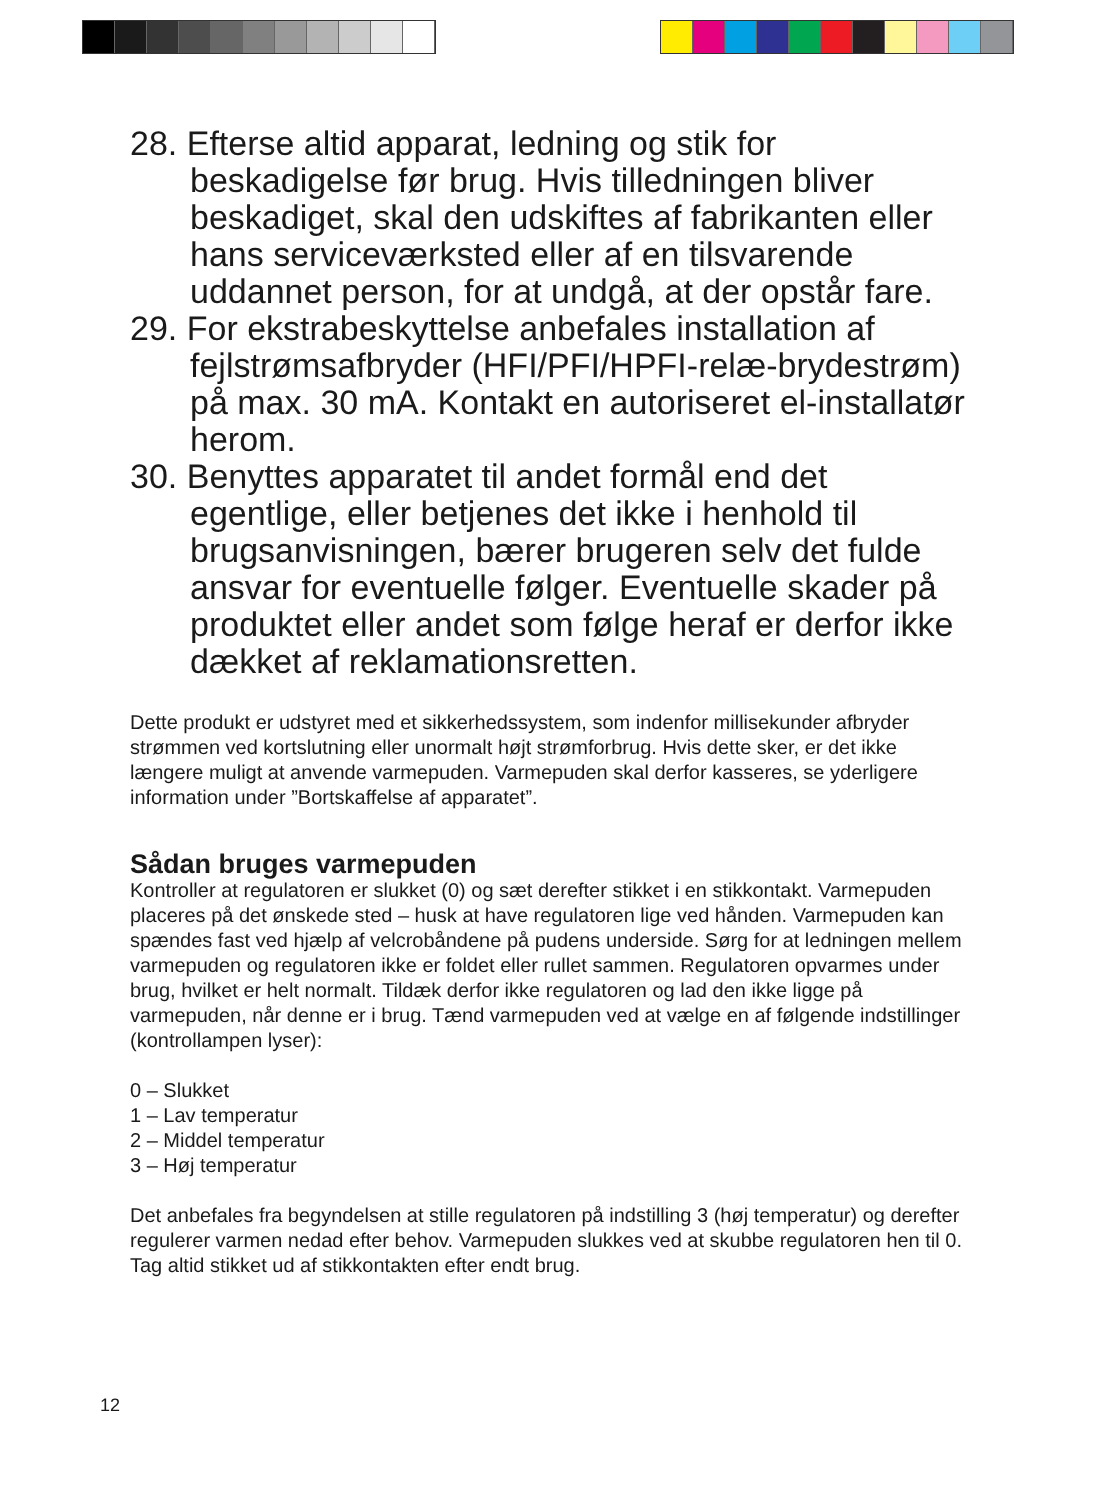28. Efterse altid apparat, ledning og stik for beskadigelse før brug. Hvis tilledningen bliver beskadiget, skal den udskiftes af fabrikanten eller hans serviceværksted eller af en tilsvarende uddannet person, for at undgå, at der opstår fare.
29. For ekstrabeskyttelse anbefales installation af fejlstrømsafbryder (HFI/PFI/HPFI-relæ-brydestrøm) på max. 30 mA. Kontakt en autoriseret el-installatør herom.
30. Benyttes apparatet til andet formål end det egentlige, eller betjenes det ikke i henhold til brugsanvisningen, bærer brugeren selv det fulde ansvar for eventuelle følger. Eventuelle skader på produktet eller andet som følge heraf er derfor ikke dækket af reklamationsretten.
Dette produkt er udstyret med et sikkerhedssystem, som indenfor millisekunder afbryder strømmen ved kortslutning eller unormalt højt strømforbrug. Hvis dette sker, er det ikke længere muligt at anvende varmepuden. Varmepuden skal derfor kasseres, se yderligere information under ”Bortskaffelse af apparatet”.
Sådan bruges varmepuden
Kontroller at regulatoren er slukket (0) og sæt derefter stikket i en stikkontakt. Varmepuden placeres på det ønskede sted – husk at have regulatoren lige ved hånden. Varmepuden kan spændes fast ved hjælp af velcrobåndene på pudens underside. Sørg for at ledningen mellem varmepuden og regulatoren ikke er foldet eller rullet sammen. Regulatoren opvarmes under brug, hvilket er helt normalt. Tildæk derfor ikke regulatoren og lad den ikke ligge på varmepuden, når denne er i brug. Tænd varmepuden ved at vælge en af følgende indstillinger (kontrollampen lyser):
0 – Slukket
1 – Lav temperatur
2 – Middel temperatur
3 – Høj temperatur
Det anbefales fra begyndelsen at stille regulatoren på indstilling 3 (høj temperatur) og derefter regulerer varmen nedad efter behov. Varmepuden slukkes ved at skubbe regulatoren hen til 0. Tag altid stikket ud af stikkontakten efter endt brug.
12